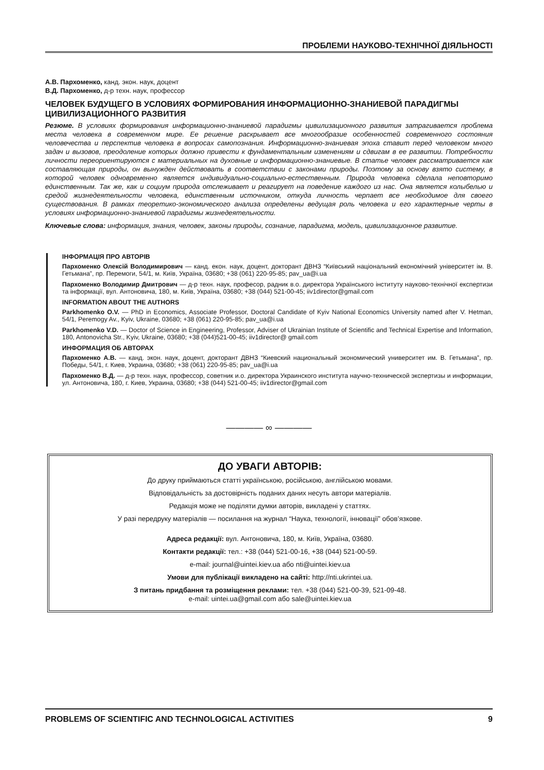ПРОБЛЕМИ НАУКОВО-ТЕХНІЧНОЇ ДІЯЛЬНОСТІ
А.В. Пархоменко, канд. экон. наук, доцент
В.Д. Пархоменко, д-р техн. наук, профессор
ЧЕЛОВЕК БУДУЩЕГО В УСЛОВИЯХ ФОРМИРОВАНИЯ ИНФОРМАЦИОННО-ЗНАНИЕВОЙ ПАРАДИГМЫ ЦИВИЛИЗАЦИОННОГО РАЗВИТИЯ
Резюме. В условиях формирования информационно-знаниевой парадигмы цивилизационного развития затрагивается проблема места человека в современном мире. Ее решение раскрывает все многообразие особенностей современного состояния человечества и перспектив человека в вопросах самопознания. Информационно-знаниевая эпоха ставит перед человеком много задач и вызовов, преодоление которых должно привести к фундаментальным изменениям и сдвигам в ее развитии. Потребности личности переориентируются с материальных на духовные и информационно-знаниевые. В статье человек рассматривается как составляющая природы, он вынужден действовать в соответствии с законами природы. Поэтому за основу взято систему, в которой человек одновременно является индивидуально-социально-естественным. Природа человека сделала неповторимо единственным. Так же, как и социум природа отслеживает и реагирует на поведение каждого из нас. Она является колыбелью и средой жизнедеятельности человека, единственным источником, откуда личность черпает все необходимое для своего существования. В рамках теоретико-экономического анализа определены ведущая роль человека и его характерные черты в условиях информационно-знаниевой парадигмы жизнедеятельности.
Ключевые слова: информация, знания, человек, законы природы, сознание, парадигма, модель, цивилизационное развитие.
ІНФОРМАЦІЯ ПРО АВТОРІВ
Пархоменко Олексій Володимирович — канд. екон. наук, доцент, докторант ДВНЗ “Київський національний економічний університет ім. В. Гетьмана”, пр. Перемоги, 54/1, м. Київ, Україна, 03680; +38 (061) 220-95-85; pav_ua@i.ua
Пархоменко Володимир Дмитрович — д-р техн. наук, професор, радник в.о. директора Українського інституту науково-технічної експертизи та інформації, вул. Антоновича, 180, м. Київ, Україна, 03680; +38 (044) 521-00-45; iiv1director@gmail.com
INFORMATION ABOUT THE AUTHORS
Parkhomenko O.V. — PhD in Economics, Associate Professor, Doctoral Candidate of Kyiv National Economics University named after V. Hetman, 54/1, Peremogy Av., Kyiv, Ukraine, 03680; +38 (061) 220-95-85; pav_ua@i.ua
Parkhomenko V.D. — Doctor of Science in Engineering, Professor, Adviser of Ukrainian Institute of Scientific and Technical Expertise and Information, 180, Antonovicha Str., Kyiv, Ukraine, 03680; +38 (044)521-00-45; iiv1director@ gmail.com
ИНФОРМАЦИЯ ОБ АВТОРАХ
Пархоменко А.В. — канд. экон. наук, доцент, докторант ДВНЗ “Киевский национальный экономический университет им. В. Гетьмана”, пр. Победы, 54/1, г. Киев, Украина, 03680; +38 (061) 220-95-85; pav_ua@i.ua
Пархоменко В.Д. — д-р техн. наук, профессор, советник и.о. директора Украинского института научно-технической экспертизы и информации, ул. Антоновича, 180, г. Киев, Украина, 03680; +38 (044) 521-00-45; iiv1director@gmail.com
———— ∞ ————
ДО УВАГИ АВТОРІВ:
До друку приймаються статті українською, російською, англійською мовами.
Відповідальність за достовірність поданих даних несуть автори матеріалів.
Редакція може не поділяти думки авторів, викладені у статтях.
У разі передруку матеріалів — посилання на журнал “Наука, технології, інновації” обов’язкове.
Адреса редакції: вул. Антоновича, 180, м. Київ, Україна, 03680.
Контакти редакції: тел.: +38 (044) 521-00-16, +38 (044) 521-00-59.
e-mail: journal@uintei.kiev.ua або nti@uintei.kiev.ua
Умови для публікації викладено на сайті: http://nti.ukrintei.ua.
З питань придбання та розміщення реклами: тел. +38 (044) 521-00-39, 521-09-48.
e-mail: uintei.ua@gmail.com або sale@uintei.kiev.ua
PROBLEMS OF SCIENTIFIC AND TECHNOLOGICAL ACTIVITIES 9